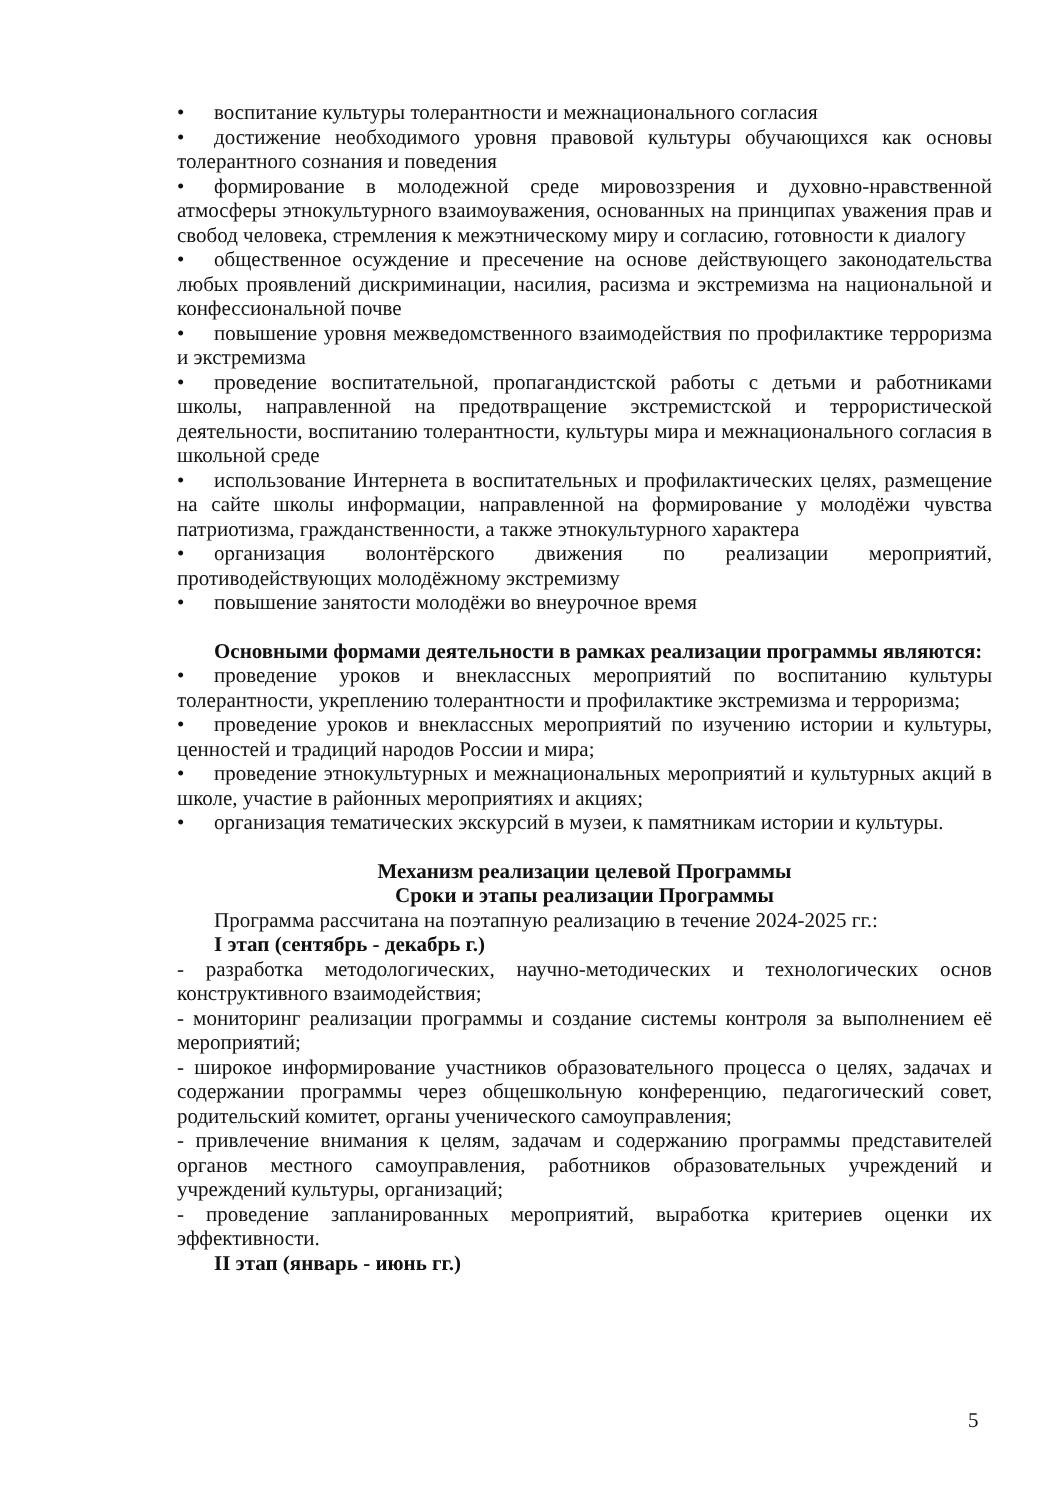• воспитание культуры толерантности и межнационального согласия
• достижение необходимого уровня правовой культуры обучающихся как основы толерантного сознания и поведения
• формирование в молодежной среде мировоззрения и духовно-нравственной атмосферы этнокультурного взаимоуважения, основанных на принципах уважения прав и свобод человека, стремления к межэтническому миру и согласию, готовности к диалогу
• общественное осуждение и пресечение на основе действующего законодательства любых проявлений дискриминации, насилия, расизма и экстремизма на национальной и конфессиональной почве
• повышение уровня межведомственного взаимодействия по профилактике терроризма и экстремизма
• проведение воспитательной, пропагандистской работы с детьми и работниками школы, направленной на предотвращение экстремистской и террористической деятельности, воспитанию толерантности, культуры мира и межнационального согласия в школьной среде
• использование Интернета в воспитательных и профилактических целях, размещение на сайте школы информации, направленной на формирование у молодёжи чувства патриотизма, гражданственности, а также этнокультурного характера
• организация волонтёрского движения по реализации мероприятий, противодействующих молодёжному экстремизму
• повышение занятости молодёжи во внеурочное время
Основными формами деятельности в рамках реализации программы являются:
• проведение уроков и внеклассных мероприятий по воспитанию культуры толерантности, укреплению толерантности и профилактике экстремизма и терроризма;
• проведение уроков и внеклассных мероприятий по изучению истории и культуры, ценностей и традиций народов России и мира;
• проведение этнокультурных и межнациональных мероприятий и культурных акций в школе, участие в районных мероприятиях и акциях;
• организация тематических экскурсий в музеи, к памятникам истории и культуры.
Механизм реализации целевой Программы
Сроки и этапы реализации Программы
Программа рассчитана на поэтапную реализацию в течение 2024-2025 гг.:
I этап (сентябрь - декабрь г.)
- разработка методологических, научно-методических и технологических основ конструктивного взаимодействия;
- мониторинг реализации программы и создание системы контроля за выполнением её мероприятий;
- широкое информирование участников образовательного процесса о целях, задачах и содержании программы через общешкольную конференцию, педагогический совет, родительский комитет, органы ученического самоуправления;
- привлечение внимания к целям, задачам и содержанию программы представителей органов местного самоуправления, работников образовательных учреждений и учреждений культуры, организаций;
- проведение запланированных мероприятий, выработка критериев оценки их эффективности.
II этап (январь - июнь гг.)
5